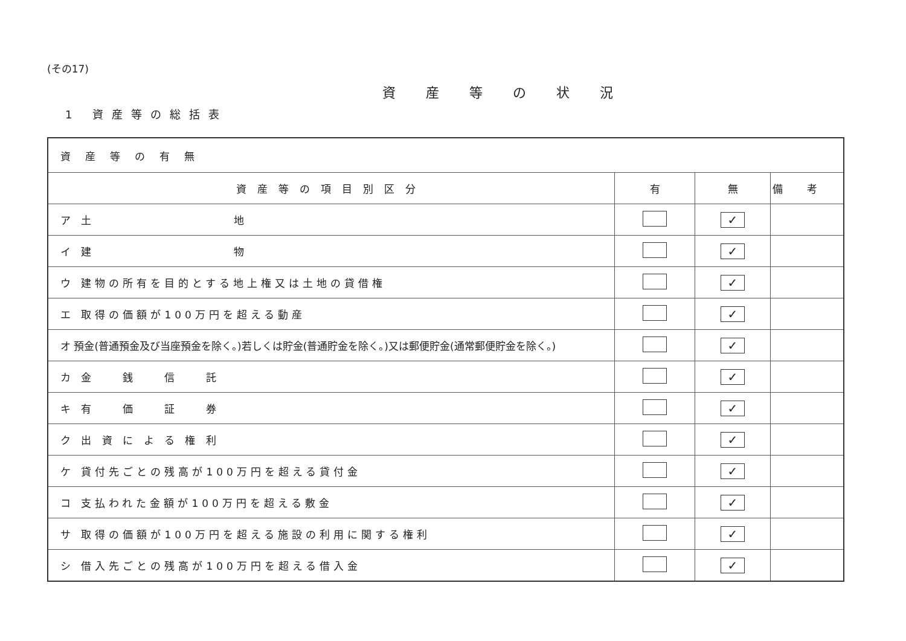(その17)
資産等の状況
1 資産等の総括表
| 資産等の有無 | | | |
| 資産等の項目別区分 | 有 | 無 | 備考 |
| ア 土 地 | | ✓ | |
| イ 建 物 | | ✓ | |
| ウ 建物の所有を目的とする地上権又は土地の貸借権 | | ✓ | |
| エ 取得の価額が100万円を超える動産 | | ✓ | |
| オ 預金(普通預金及び当座預金を除く。)若しくは貯金(普通貯金を除く。)又は郵便貯金(通常郵便貯金を除く。) | | ✓ | |
| カ 金 銭 信 託 | | ✓ | |
| キ 有 価 証 券 | | ✓ | |
| ク 出 資 に よ る 権 利 | | ✓ | |
| ケ 貸付先ごとの残高が100万円を超える貸付金 | | ✓ | |
| コ 支払われた金額が100万円を超える敷金 | | ✓ | |
| サ 取得の価額が100万円を超える施設の利用に関する権利 | | ✓ | |
| シ 借入先ごとの残高が100万円を超える借入金 | | ✓ | |